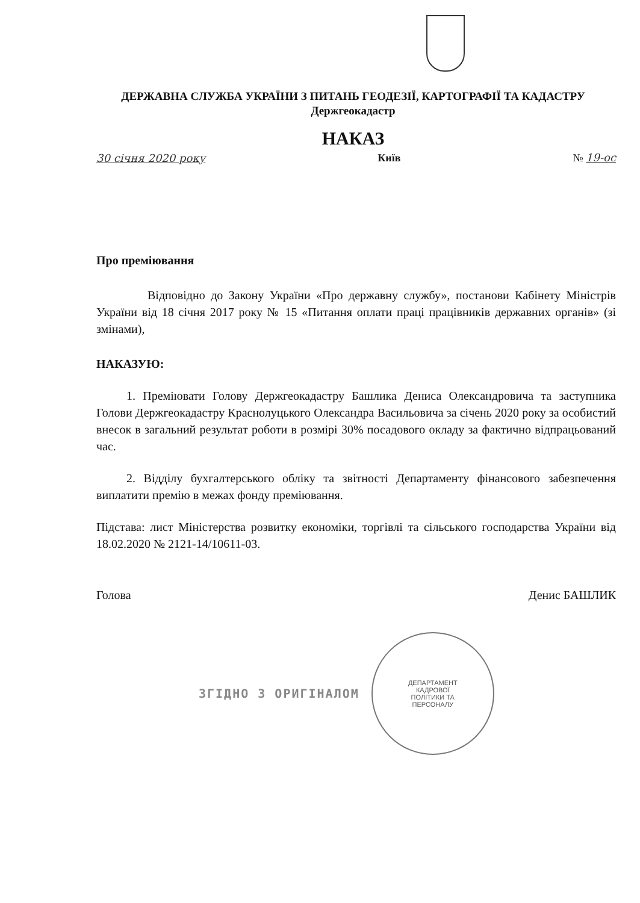ДЕРЖАВНА СЛУЖБА УКРАЇНИ З ПИТАНЬ ГЕОДЕЗІЇ, КАРТОГРАФІЇ ТА КАДАСТРУ
Держгеокадастр
НАКАЗ
30 січня 2020 року Київ № 19-ос
Про преміювання
Відповідно до Закону України «Про державну службу», постанови Кабінету Міністрів України від 18 січня 2017 року № 15 «Питання оплати праці працівників державних органів» (зі змінами),
НАКАЗУЮ:
1. Преміювати Голову Держгеокадастру Башлика Дениса Олександровича та заступника Голови Держгеокадастру Краснолуцького Олександра Васильовича за січень 2020 року за особистий внесок в загальний результат роботи в розмірі 30% посадового окладу за фактично відпрацьований час.
2. Відділу бухгалтерського обліку та звітності Департаменту фінансового забезпечення виплатити премію в межах фонду преміювання.
Підстава: лист Міністерства розвитку економіки, торгівлі та сільського господарства України від 18.02.2020 № 2121-14/10611-03.
Голова Денис БАШЛИК
ЗГІДНО З ОРИГІНАЛОМ
ДЕПАРТАМЕНТ
КАДРОВОЇ
ПОЛІТИКИ ТА
ПЕРСОНАЛУ